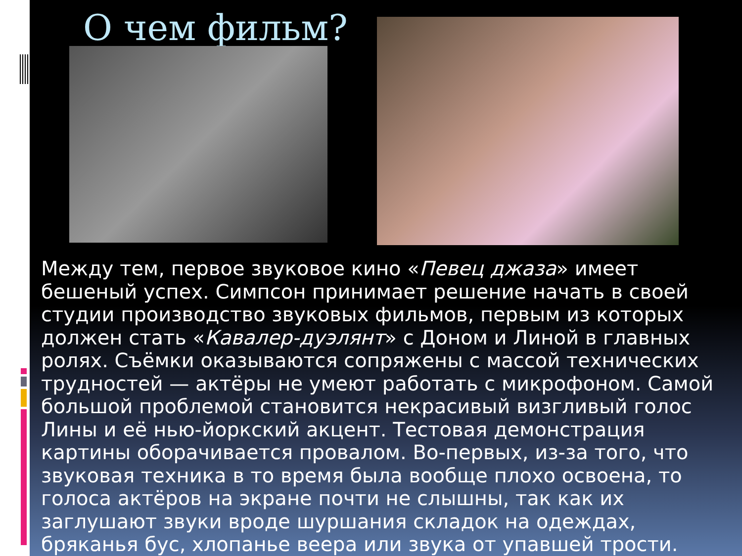О чем фильм?
Между тем, первое звуковое кино «Певец джаза» имеет бешеный успех. Симпсон принимает решение начать в своей студии производство звуковых фильмов, первым из которых должен стать «Кавалер-дуэлянт» с Доном и Линой в главных ролях. Съёмки оказываются сопряжены с массой технических трудностей — актёры не умеют работать с микрофоном. Самой большой проблемой становится некрасивый визгливый голос Лины и её нью-йоркский акцент. Тестовая демонстрация картины оборачивается провалом. Во-первых, из-за того, что звуковая техника в то время была вообще плохо освоена, то голоса актёров на экране почти не слышны, так как их заглушают звуки вроде шуршания складок на одеждах, бряканья бус, хлопанье веера или звука от упавшей трости.